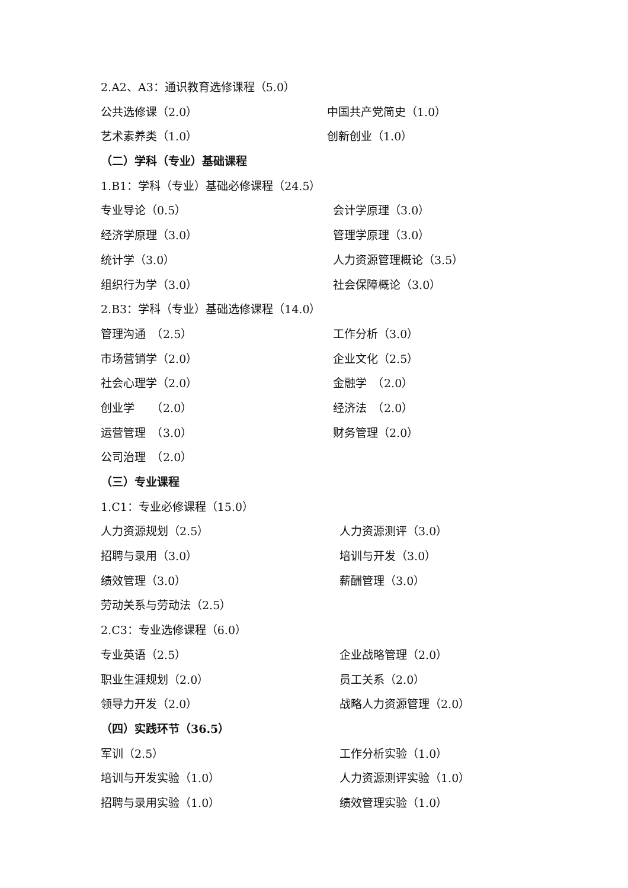2.A2、A3：通识教育选修课程（5.0）
公共选修课（2.0） 中国共产党简史（1.0）
艺术素养类（1.0） 创新创业（1.0）
（二）学科（专业）基础课程
1.B1：学科（专业）基础必修课程（24.5）
专业导论（0.5） 会计学原理（3.0）
经济学原理（3.0） 管理学原理（3.0）
统计学（3.0） 人力资源管理概论（3.5）
组织行为学（3.0） 社会保障概论（3.0）
2.B3：学科（专业）基础选修课程（14.0）
管理沟通　（2.5） 工作分析（3.0）
市场营销学（2.0） 企业文化（2.5）
社会心理学（2.0） 金融学　（2.0）
创业学　　（2.0） 经济法　（2.0）
运营管理　（3.0） 财务管理（2.0）
公司治理　（2.0）
（三）专业课程
1.C1：专业必修课程（15.0）
人力资源规划（2.5） 人力资源测评（3.0）
招聘与录用（3.0） 培训与开发（3.0）
绩效管理（3.0） 薪酬管理（3.0）
劳动关系与劳动法（2.5）
2.C3：专业选修课程（6.0）
专业英语（2.5） 企业战略管理（2.0）
职业生涯规划（2.0） 员工关系（2.0）
领导力开发（2.0） 战略人力资源管理（2.0）
（四）实践环节（36.5）
军训（2.5） 工作分析实验（1.0）
培训与开发实验（1.0） 人力资源测评实验（1.0）
招聘与录用实验（1.0） 绩效管理实验（1.0）